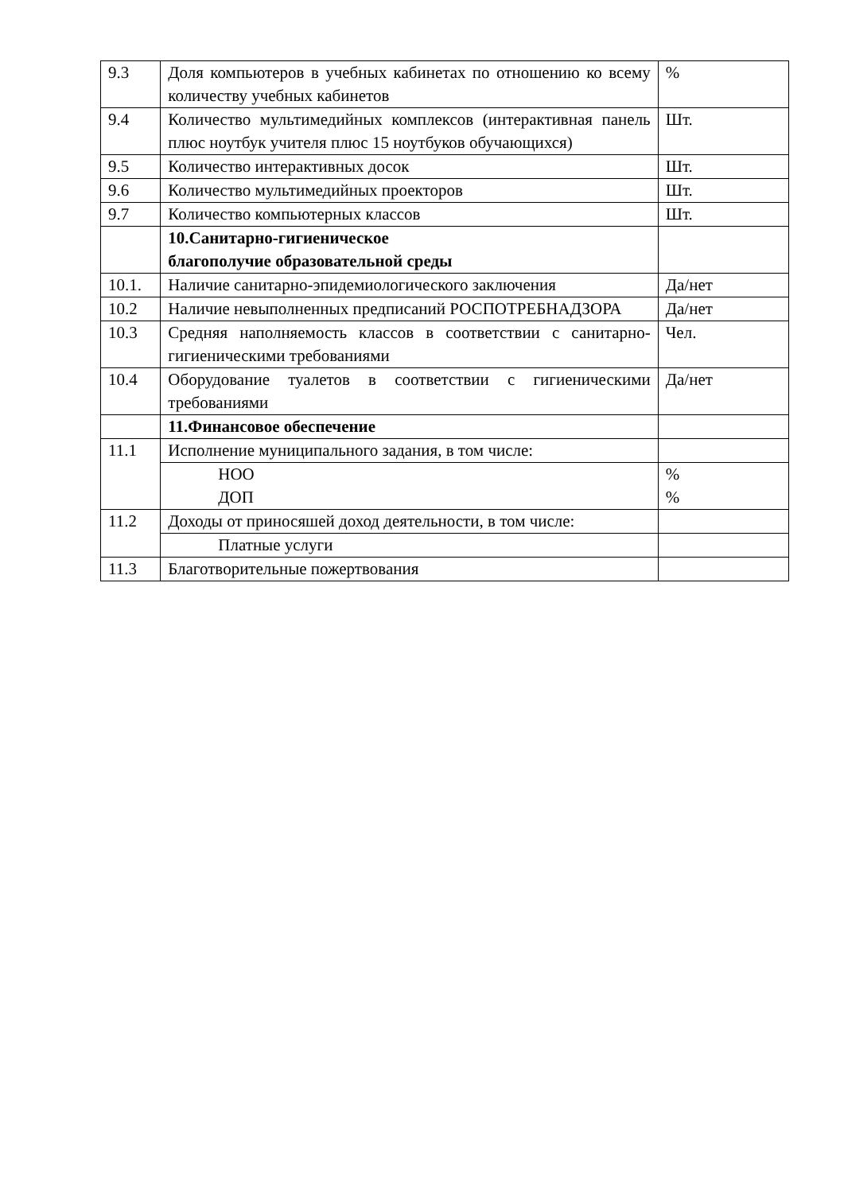| 9.3 | Доля компьютеров в учебных кабинетах по отношению ко всему количеству учебных кабинетов | % |
| 9.4 | Количество мультимедийных комплексов (интерактивная панель плюс ноутбук учителя плюс 15 ноутбуков обучающихся) | Шт. |
| 9.5 | Количество интерактивных досок | Шт. |
| 9.6 | Количество мультимедийных проекторов | Шт. |
| 9.7 | Количество компьютерных классов | Шт. |
| | 10.Санитарно-гигиеническое благополучие образовательной среды | |
| 10.1. | Наличие санитарно-эпидемиологического заключения | Да/нет |
| 10.2 | Наличие невыполненных предписаний РОСПОТРЕБНАДЗОРА | Да/нет |
| 10.3 | Средняя наполняемость классов в соответствии с санитарно-гигиеническими требованиями | Чел. |
| 10.4 | Оборудование туалетов в соответствии с гигиеническими требованиями | Да/нет |
| | 11.Финансовое обеспечение | |
| 11.1 | Исполнение муниципального задания, в том числе: | |
| | НОО ДОП | % % |
| 11.2 | Доходы от приносяшей доход деятельности, в том числе: | |
| | Платные услуги | |
| 11.3 | Благотворительные пожертвования | |